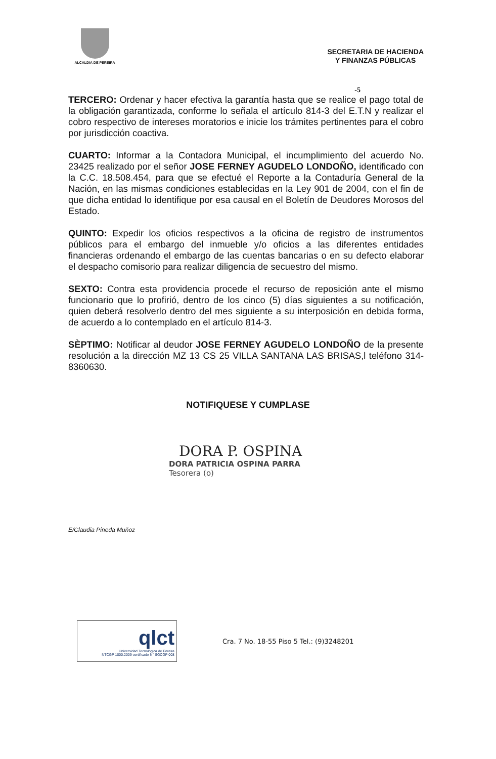ALCALDIA DE PEREIRA
SECRETARIA DE HACIENDA
Y FINANZAS PÚBLICAS
-5
TERCERO: Ordenar y hacer efectiva la garantía hasta que se realice el pago total de la obligación garantizada, conforme lo señala el artículo 814-3 del E.T.N y realizar el cobro respectivo de intereses moratorios e inicie los trámites pertinentes para el cobro por jurisdicción coactiva.
CUARTO: Informar a la Contadora Municipal, el incumplimiento del acuerdo No. 23425 realizado por el señor JOSE FERNEY AGUDELO LONDOÑO, identificado con la C.C. 18.508.454, para que se efectué el Reporte a la Contaduría General de la Nación, en las mismas condiciones establecidas en la Ley 901 de 2004, con el fin de que dicha entidad lo identifique por esa causal en el Boletín de Deudores Morosos del Estado.
QUINTO: Expedir los oficios respectivos a la oficina de registro de instrumentos públicos para el embargo del inmueble y/o oficios a las diferentes entidades financieras ordenando el embargo de las cuentas bancarias o en su defecto elaborar el despacho comisorio para realizar diligencia de secuestro del mismo.
SEXTO: Contra esta providencia procede el recurso de reposición ante el mismo funcionario que lo profirió, dentro de los cinco (5) días siguientes a su notificación, quien deberá resolverlo dentro del mes siguiente a su interposición en debida forma, de acuerdo a lo contemplado en el artículo 814-3.
SÈPTIMO: Notificar al deudor JOSE FERNEY AGUDELO LONDOÑO de la presente resolución a la dirección MZ 13 CS 25 VILLA SANTANA LAS BRISAS,l teléfono 314-8360630.
NOTIFIQUESE Y CUMPLASE
DORA P. OSPINA
DORA PATRICIA OSPINA PARRA
Tesorera (o)
E/Claudia Pineda Muñoz
qlct
Universidad Tecnológica de Pereira
NTCGP 1000:2009 certificado N° SGCGP 008
Cra. 7 No. 18-55 Piso 5 Tel.: (9)3248201